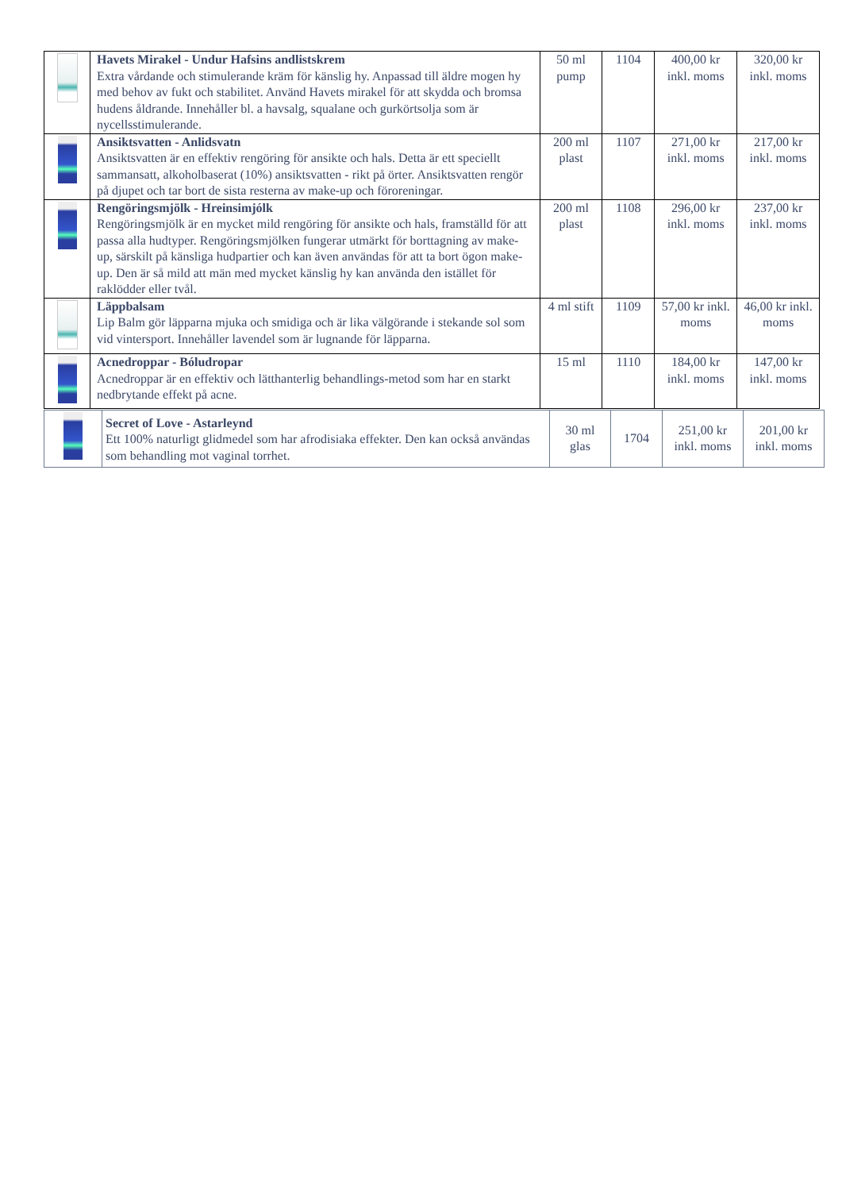| | Havets Mirakel - Undur Hafsins andlistskrem Extra vårdande och stimulerande kräm för känslig hy. Anpassad till äldre mogen hy med behov av fukt och stabilitet. Använd Havets mirakel för att skydda och bromsa hudens åldrande. Innehåller bl. a havsalg, squalane och gurkörtsolja som är nycellsstimulerande. | 50 ml pump | 1104 | 400,00 kr inkl. moms | 320,00 kr inkl. moms |
| | Ansiktsvatten - Anlidsvatn Ansiktsvatten är en effektiv rengöring för ansikte och hals. Detta är ett speciellt sammansatt, alkoholbaserat (10%) ansiktsvatten - rikt på örter. Ansiktsvatten rengör på djupet och tar bort de sista resterna av make-up och föroreningar. | 200 ml plast | 1107 | 271,00 kr inkl. moms | 217,00 kr inkl. moms |
| | Rengöringsmjölk - Hreinsimjólk Rengöringsmjölk är en mycket mild rengöring för ansikte och hals, framställd för att passa alla hudtyper. Rengöringsmjölken fungerar utmärkt för borttagning av make-up, särskilt på känsliga hudpartier och kan även användas för att ta bort ögon make-up. Den är så mild att män med mycket känslig hy kan använda den istället för raklödder eller tvål. | 200 ml plast | 1108 | 296,00 kr inkl. moms | 237,00 kr inkl. moms |
| | Läppbalsam Lip Balm gör läpparna mjuka och smidiga och är lika välgörande i stekande sol som vid vintersport. Innehåller lavendel som är lugnande för läpparna. | 4 ml stift | 1109 | 57,00 kr inkl. moms | 46,00 kr inkl. moms |
| | Acnedroppar - Bóludropar Acnedroppar är en effektiv och lätthanterlig behandlings-metod som har en starkt nedbrytande effekt på acne. | 15 ml | 1110 | 184,00 kr inkl. moms | 147,00 kr inkl. moms |
| | Secret of Love - Astarleynd Ett 100% naturligt glidmedel som har afrodisiaka effekter. Den kan också användas som behandling mot vaginal torrhet. | 30 ml glas | 1704 | 251,00 kr inkl. moms | 201,00 kr inkl. moms |